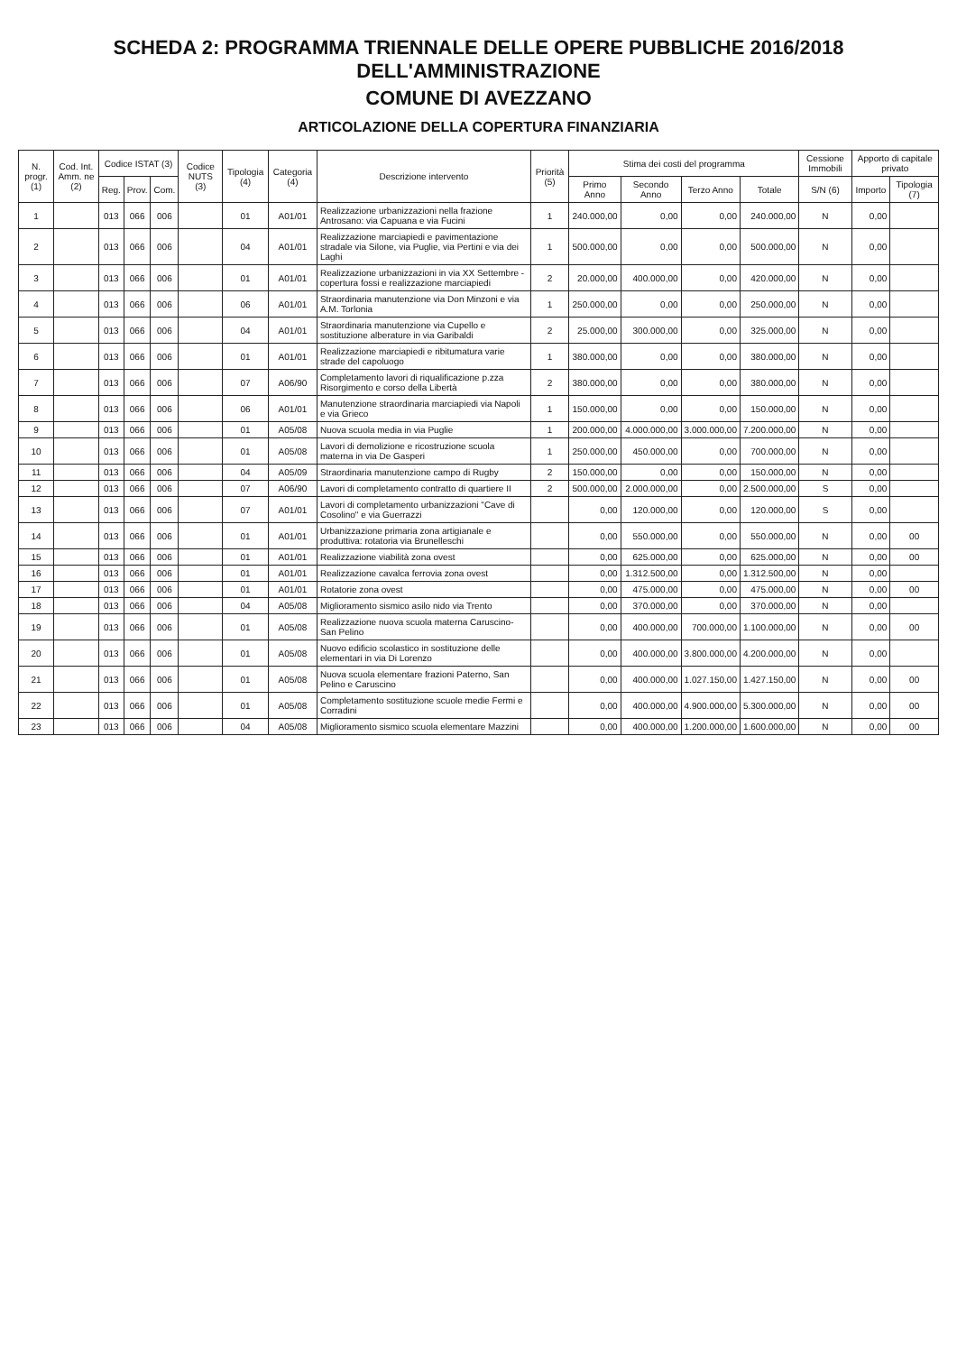SCHEDA 2: PROGRAMMA TRIENNALE DELLE OPERE PUBBLICHE 2016/2018 DELL'AMMINISTRAZIONE
COMUNE DI AVEZZANO
ARTICOLAZIONE DELLA COPERTURA FINANZIARIA
| N. progr. (1) | Cod. Int. Amm. ne (2) | Codice ISTAT (3) | | | Codice NUTS (3) | Tipologia (4) | Categoria (4) | Descrizione intervento | Priorità (5) | Stima dei costi del programma | | | | Cessione Immobili | Apporto di capitale privato | |
| --- | --- | --- | --- | --- | --- | --- | --- | --- | --- | --- | --- | --- | --- | --- | --- | --- |
| | | Reg. | Prov. | Com. | | | | | | Primo Anno | Secondo Anno | Terzo Anno | Totale | S/N (6) | Importo | Tipologia (7) |
| 1 | | 013 | 066 | 006 | | 01 | A01/01 | Realizzazione urbanizzazioni nella frazione Antrosano: via Capuana e via Fucini | 1 | 240.000,00 | 0,00 | 0,00 | 240.000,00 | N | 0,00 | |
| 2 | | 013 | 066 | 006 | | 04 | A01/01 | Realizzazione marciapiedi e pavimentazione stradale via Silone, via Puglie, via Pertini e via dei Laghi | 1 | 500.000,00 | 0,00 | 0,00 | 500.000,00 | N | 0,00 | |
| 3 | | 013 | 066 | 006 | | 01 | A01/01 | Realizzazione urbanizzazioni in via XX Settembre - copertura fossi e realizzazione marciapiedi | 2 | 20.000,00 | 400.000,00 | 0,00 | 420.000,00 | N | 0,00 | |
| 4 | | 013 | 066 | 006 | | 06 | A01/01 | Straordinaria manutenzione via Don Minzoni e via A.M. Torlonia | 1 | 250.000,00 | 0,00 | 0,00 | 250.000,00 | N | 0,00 | |
| 5 | | 013 | 066 | 006 | | 04 | A01/01 | Straordinaria manutenzione via Cupello e sostituzione alberature in via Garibaldi | 2 | 25.000,00 | 300.000,00 | 0,00 | 325.000,00 | N | 0,00 | |
| 6 | | 013 | 066 | 006 | | 01 | A01/01 | Realizzazione marciapiedi e ribitumatura varie strade del capoluogo | 1 | 380.000,00 | 0,00 | 0,00 | 380.000,00 | N | 0,00 | |
| 7 | | 013 | 066 | 006 | | 07 | A06/90 | Completamento lavori di riqualificazione p.zza Risorgimento e corso della Libertà | 2 | 380.000,00 | 0,00 | 0,00 | 380.000,00 | N | 0,00 | |
| 8 | | 013 | 066 | 006 | | 06 | A01/01 | Manutenzione straordinaria marciapiedi via Napoli e via Grieco | 1 | 150.000,00 | 0,00 | 0,00 | 150.000,00 | N | 0,00 | |
| 9 | | 013 | 066 | 006 | | 01 | A05/08 | Nuova scuola media in via Puglie | 1 | 200.000,00 | 4.000.000,00 | 3.000.000,00 | 7.200.000,00 | N | 0,00 | |
| 10 | | 013 | 066 | 006 | | 01 | A05/08 | Lavori di demolizione e ricostruzione scuola materna in via De Gasperi | 1 | 250.000,00 | 450.000,00 | 0,00 | 700.000,00 | N | 0,00 | |
| 11 | | 013 | 066 | 006 | | 04 | A05/09 | Straordinaria manutenzione campo di Rugby | 2 | 150.000,00 | 0,00 | 0,00 | 150.000,00 | N | 0,00 | |
| 12 | | 013 | 066 | 006 | | 07 | A06/90 | Lavori di completamento contratto di quartiere II | 2 | 500.000,00 | 2.000.000,00 | 0,00 | 2.500.000,00 | S | 0,00 | |
| 13 | | 013 | 066 | 006 | | 07 | A01/01 | Lavori di completamento urbanizzazioni "Cave di Cosolino" e via Guerrazzi | | 0,00 | 120.000,00 | 0,00 | 120.000,00 | S | 0,00 | |
| 14 | | 013 | 066 | 006 | | 01 | A01/01 | Urbanizzazione primaria zona artigianale e produttiva: rotatoria via Brunelleschi | | 0,00 | 550.000,00 | 0,00 | 550.000,00 | N | 0,00 | 00 |
| 15 | | 013 | 066 | 006 | | 01 | A01/01 | Realizzazione viabilità zona ovest | | 0,00 | 625.000,00 | 0,00 | 625.000,00 | N | 0,00 | 00 |
| 16 | | 013 | 066 | 006 | | 01 | A01/01 | Realizzazione cavalca ferrovia zona ovest | | 0,00 | 1.312.500,00 | 0,00 | 1.312.500,00 | N | 0,00 | |
| 17 | | 013 | 066 | 006 | | 01 | A01/01 | Rotatorie zona ovest | | 0,00 | 475.000,00 | 0,00 | 475.000,00 | N | 0,00 | 00 |
| 18 | | 013 | 066 | 006 | | 04 | A05/08 | Miglioramento sismico asilo nido via Trento | | 0,00 | 370.000,00 | 0,00 | 370.000,00 | N | 0,00 | |
| 19 | | 013 | 066 | 006 | | 01 | A05/08 | Realizzazione nuova scuola materna Caruscino-San Pelino | | 0,00 | 400.000,00 | 700.000,00 | 1.100.000,00 | N | 0,00 | 00 |
| 20 | | 013 | 066 | 006 | | 01 | A05/08 | Nuovo edificio scolastico in sostituzione delle elementari in via Di Lorenzo | | 0,00 | 400.000,00 | 3.800.000,00 | 4.200.000,00 | N | 0,00 | |
| 21 | | 013 | 066 | 006 | | 01 | A05/08 | Nuova scuola elementare frazioni Paterno, San Pelino e Caruscino | | 0,00 | 400.000,00 | 1.027.150,00 | 1.427.150,00 | N | 0,00 | 00 |
| 22 | | 013 | 066 | 006 | | 01 | A05/08 | Completamento sostituzione scuole medie Fermi e Corradini | | 0,00 | 400.000,00 | 4.900.000,00 | 5.300.000,00 | N | 0,00 | 00 |
| 23 | | 013 | 066 | 006 | | 04 | A05/08 | Miglioramento sismico scuola elementare Mazzini | | 0,00 | 400.000,00 | 1.200.000,00 | 1.600.000,00 | N | 0,00 | 00 |